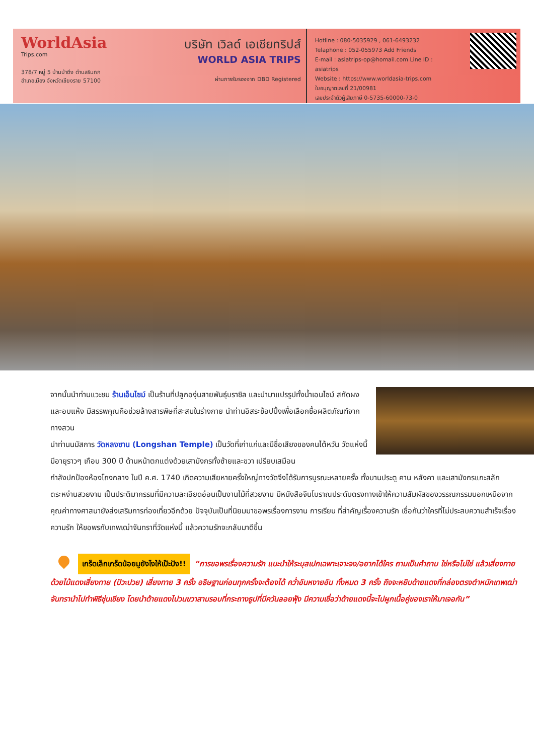WorldAsia
Trips.com
378/7 หมู่ 5 บ้านป่าตึง ตำบลริมกก
อำเภอเมือง จังหวัดเชียงราย 57100
บริษัท เวิลด์ เอเชียทริปส์
WORLD ASIA TRIPS
ผ่านการรับรองจาก DBD Registered
Hotline : 080-5035929 , 061-6493232
Telaphone : 052-055973 Add Friends
E-mail : asiatrips-op@homail.com Line ID : asiatrips
Website : https://www.worldasia-trips.com
ใบอนุญาตเลขที่ 21/00981
เลขประจำตัวผู้เสียภาษี 0-5735-60000-73-0
จากนั้นนำท่านแวะชม ร้านเอ็นไซม์ เป็นร้านที่ปลูกองุ่นสายพันธุ์บราซิล และนำมาแปรรูปทั้งน้ำเอนไซม์ สกัดผงและอบแห้ง มีสรรพคุณคือช่วยล้างสารพิษที่สะสมในร่างกาย นำท่านอิสระช้อปปิ้งเพื่อเลือกซื้อผลิตภัณฑ์จากทางสวน
นำท่านนมัสการ วัดหลงซาน (Longshan Temple) เป็นวัดที่เก่าแก่และมีชื่อเสียงของคนไต้หวัน วัดแห่งนี้มีอายุราวๆ เกือบ 300 ปี ด้านหน้าตกแต่งด้วยเสามังกรทั้งซ้ายและขวา เปรียบเสมือน
กำลังปกป้องห้องโถงกลาง ในปี ค.ศ. 1740 เกิดความเสียหายครั้งใหญ่ทางวัดจึงได้รับการบูรณะหลายครั้ง ทั้งบานประตู คาน หลังคา และเสามังกรแกะสลักตระหง่านสวยงาม เป็นประติมากรรมที่มีความละเอียดอ่อนเป็นงานไม้ที่สวยงาม มีหนังสือจีนโบราณประดับตรงทางเข้าให้ความสัมผัสของวรรณกรรมนอกเหนือจากคุณค่าทางศาสนายังส่งเสริมการท่องเที่ยวอีกด้วย ปัจจุบันเป็นที่นิยมมาขอพรเรื่องการงาน การเรียน ที่สำคัญเรื่องความรัก เชื่อกันว่าใครที่ไม่ประสบความสำเร็จเรื่องความรัก ให้ขอพรกับเทพเฒ่าจันทราที่วัดแห่งนี้ แล้วความรักจะกลับมาดีขึ้น
เกร็ดเล็กเกร็ดน้อยมูยังไงให้เป๊ะปัง!! “การขอพรเรื่องความรัก แนะนำให้ระบุสเปกเฉพาะเจาะจง/อยากได้ใคร ถามเป็นคำถาม ใช่หรือไม่ใช่ แล้วเสี่ยงทายด้วยไม้แดงเสี่ยงทาย (ปัวะปวย) เสี่ยงทาย 3 ครั้ง อธิษฐานก่อนทุกครั้งจะต้องได้ คว่ำอันหงายอัน ทั้งหมด 3 ครั้ง ถึงจะหยิบด้ายแดงที่กล่องตรงตำหนักเทพเฒ่าจันทรานำไปทำพิธีชุ่นเชียง โดยนำด้ายแดงไปวนขวาสามรอบที่กระถางธูปที่มีควันลอยฟุ้ง มีความเชื่อว่าด้ายแดงนี้จะไปผูกเนื้อคู่ของเราให้มาเจอกัน”